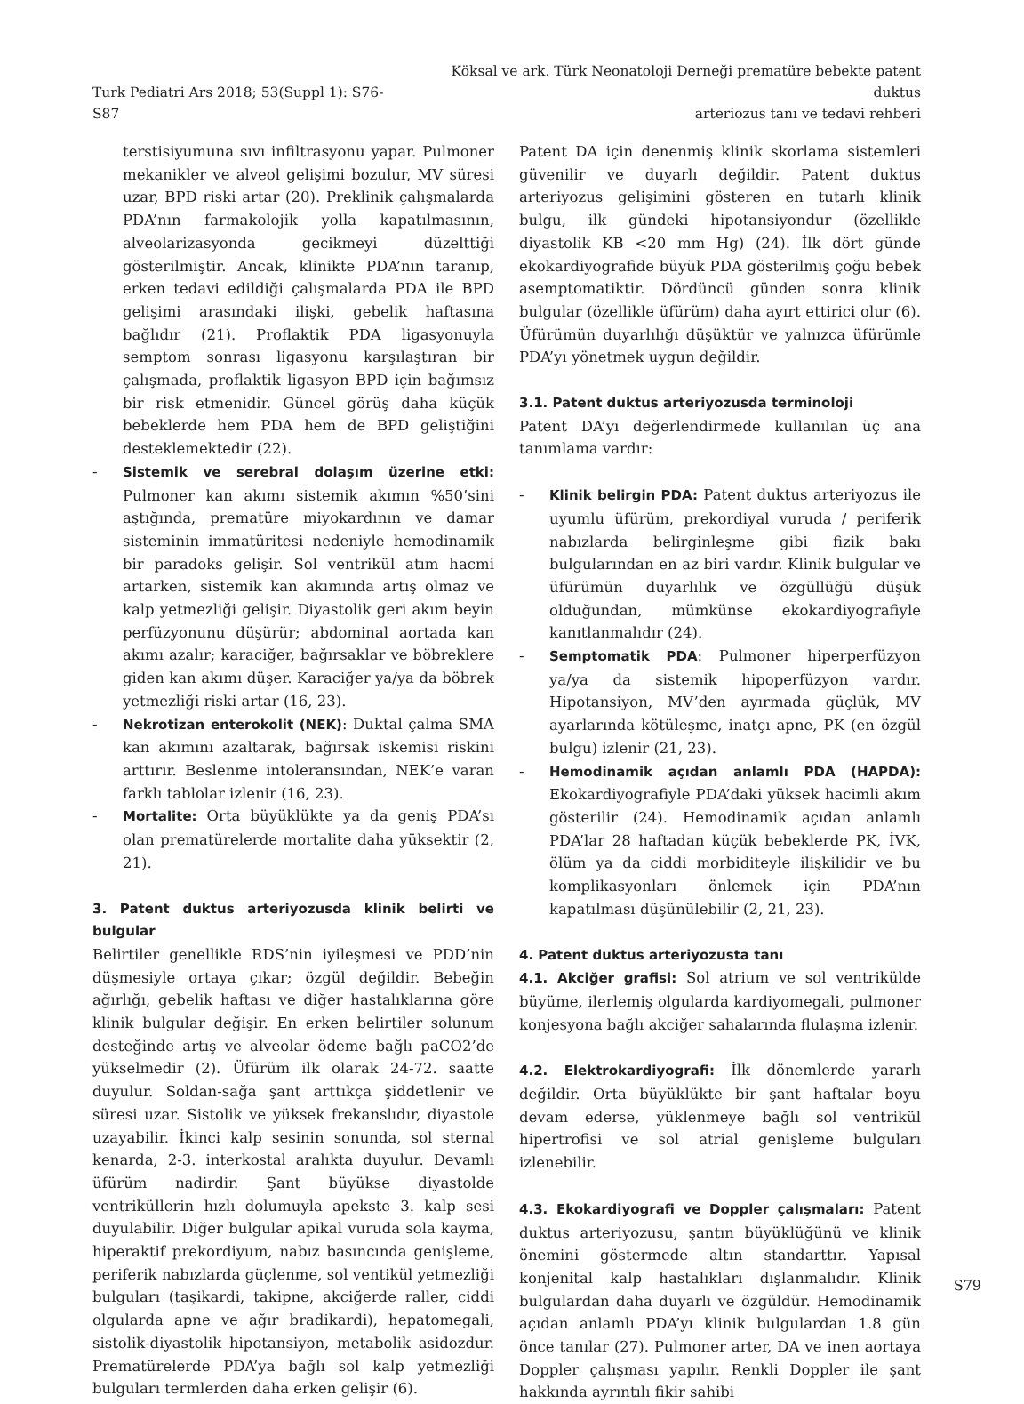Turk Pediatri Ars 2018; 53(Suppl 1): S76-S87
Köksal ve ark. Türk Neonatoloji Derneği prematüre bebekte patent duktus
arteriozus tanı ve tedavi rehberi
terstisiyumuna sıvı infiltrasyonu yapar. Pulmoner mekanikler ve alveol gelişimi bozulur, MV süresi uzar, BPD riski artar (20). Preklinik çalışmalarda PDA’nın farmakolojik yolla kapatılmasının, alveolarizasyonda gecikmeyi düzelttiği gösterilmiştir. Ancak, klinikte PDA’nın taranıp, erken tedavi edildiği çalışmalarda PDA ile BPD gelişimi arasındaki ilişki, gebelik haftasına bağlıdır (21). Proflaktik PDA ligasyonuyla semptom sonrası ligasyonu karşılaştıran bir çalışmada, proflaktik ligasyon BPD için bağımsız bir risk etmenidir. Güncel görüş daha küçük bebeklerde hem PDA hem de BPD geliştiğini desteklemektedir (22).
- Sistemik ve serebral dolaşım üzerine etki: Pulmoner kan akımı sistemik akımın %50’sini aştığında, prematüre miyokardının ve damar sisteminin immatüritesi nedeniyle hemodinamik bir paradoks gelişir. Sol ventrikül atım hacmi artarken, sistemik kan akımında artış olmaz ve kalp yetmezliği gelişir. Diyastolik geri akım beyin perfüzyonunu düşürür; abdominal aortada kan akımı azalır; karaciğer, bağırsaklar ve böbreklere giden kan akımı düşer. Karaciğer ya/ya da böbrek yetmezliği riski artar (16, 23).
- Nekrotizan enterokolit (NEK): Duktal çalma SMA kan akımını azaltarak, bağırsak iskemisi riskini arttırır. Beslenme intoleransından, NEK’e varan farklı tablolar izlenir (16, 23).
- Mortalite: Orta büyüklükte ya da geniş PDA’sı olan prematürelerde mortalite daha yüksektir (2, 21).
3. Patent duktus arteriyozusda klinik belirti ve bulgular
Belirtiler genellikle RDS’nin iyileşmesi ve PDD’nin düşmesiyle ortaya çıkar; özgül değildir. Bebeğin ağırlığı, gebelik haftası ve diğer hastalıklarına göre klinik bulgular değişir. En erken belirtiler solunum desteğinde artış ve alveolar ödeme bağlı paCO2’de yükselmedir (2). Üfürüm ilk olarak 24-72. saatte duyulur. Soldan-sağa şant arttıkça şiddetlenir ve süresi uzar. Sistolik ve yüksek frekanslıdır, diyastole uzayabilir. İkinci kalp sesinin sonunda, sol sternal kenarda, 2-3. interkostal aralıkta duyulur. Devamlı üfürüm nadirdir. Şant büyükse diyastolde ventriküllerin hızlı dolumuyla apekste 3. kalp sesi duyulabilir. Diğer bulgular apikal vuruda sola kayma, hiperaktif prekordiyum, nabız basıncında genişleme, periferik nabızlarda güçlenme, sol ventikül yetmezliği bulguları (taşikardi, takipne, akciğerde raller, ciddi olgularda apne ve ağır bradikardi), hepatomegali, sistolik-diyastolik hipotansiyon, metabolik asidozdur. Prematürelerde PDA’ya bağlı sol kalp yetmezliği bulguları termlerden daha erken gelişir (6).
Patent DA için denenmiş klinik skorlama sistemleri güvenilir ve duyarlı değildir. Patent duktus arteriyozus gelişimini gösteren en tutarlı klinik bulgu, ilk gündeki hipotansiyondur (özellikle diyastolik KB <20 mm Hg) (24). İlk dört günde ekokardiyografide büyük PDA gösterilmiş çoğu bebek asemptomatiktir. Dördüncü günden sonra klinik bulgular (özellikle üfürüm) daha ayırt ettirici olur (6). Üfürümün duyarlılığı düşüktür ve yalnızca üfürümle PDA’yı yönetmek uygun değildir.
3.1. Patent duktus arteriyozusda terminoloji
Patent DA’yı değerlendirmede kullanılan üç ana tanımlama vardır:
- Klinik belirgin PDA: Patent duktus arteriyozus ile uyumlu üfürüm, prekordiyal vuruda / periferik nabızlarda belirginleşme gibi fizik bakı bulgularından en az biri vardır. Klinik bulgular ve üfürümün duyarlılık ve özgüllüğü düşük olduğundan, mümkünse ekokardiyografiyle kanıtlanmalıdır (24).
- Semptomatik PDA: Pulmoner hiperperfüzyon ya/ya da sistemik hipoperfüzyon vardır. Hipotansiyon, MV’den ayırmada güçlük, MV ayarlarında kötüleşme, inatçı apne, PK (en özgül bulgu) izlenir (21, 23).
- Hemodinamik açıdan anlamlı PDA (HAPDA): Ekokardiyografiyle PDA’daki yüksek hacimli akım gösterilir (24). Hemodinamik açıdan anlamlı PDA’lar 28 haftadan küçük bebeklerde PK, İVK, ölüm ya da ciddi morbiditeyle ilişkilidir ve bu komplikasyonları önlemek için PDA’nın kapatılması düşünülebilir (2, 21, 23).
4. Patent duktus arteriyozusta tanı
4.1. Akciğer grafisi: Sol atrium ve sol ventrikülde büyüme, ilerlemiş olgularda kardiyomegali, pulmoner konjesyona bağlı akciğer sahalarında flulaşma izlenir.
4.2. Elektrokardiyografi: İlk dönemlerde yararlı değildir. Orta büyüklükte bir şant haftalar boyu devam ederse, yüklenmeye bağlı sol ventrikül hipertrofisi ve sol atrial genişleme bulguları izlenebilir.
4.3. Ekokardiyografi ve Doppler çalışmaları: Patent duktus arteriyozusu, şantın büyüklüğünü ve klinik önemini göstermede altın standarttır. Yapısal konjenital kalp hastalıkları dışlanmalıdır. Klinik bulgulardan daha duyarlı ve özgüldür. Hemodinamik açıdan anlamlı PDA’yı klinik bulgulardan 1.8 gün önce tanılar (27). Pulmoner arter, DA ve inen aortaya Doppler çalışması yapılır. Renkli Doppler ile şant hakkında ayrıntılı fikir sahibi
S79